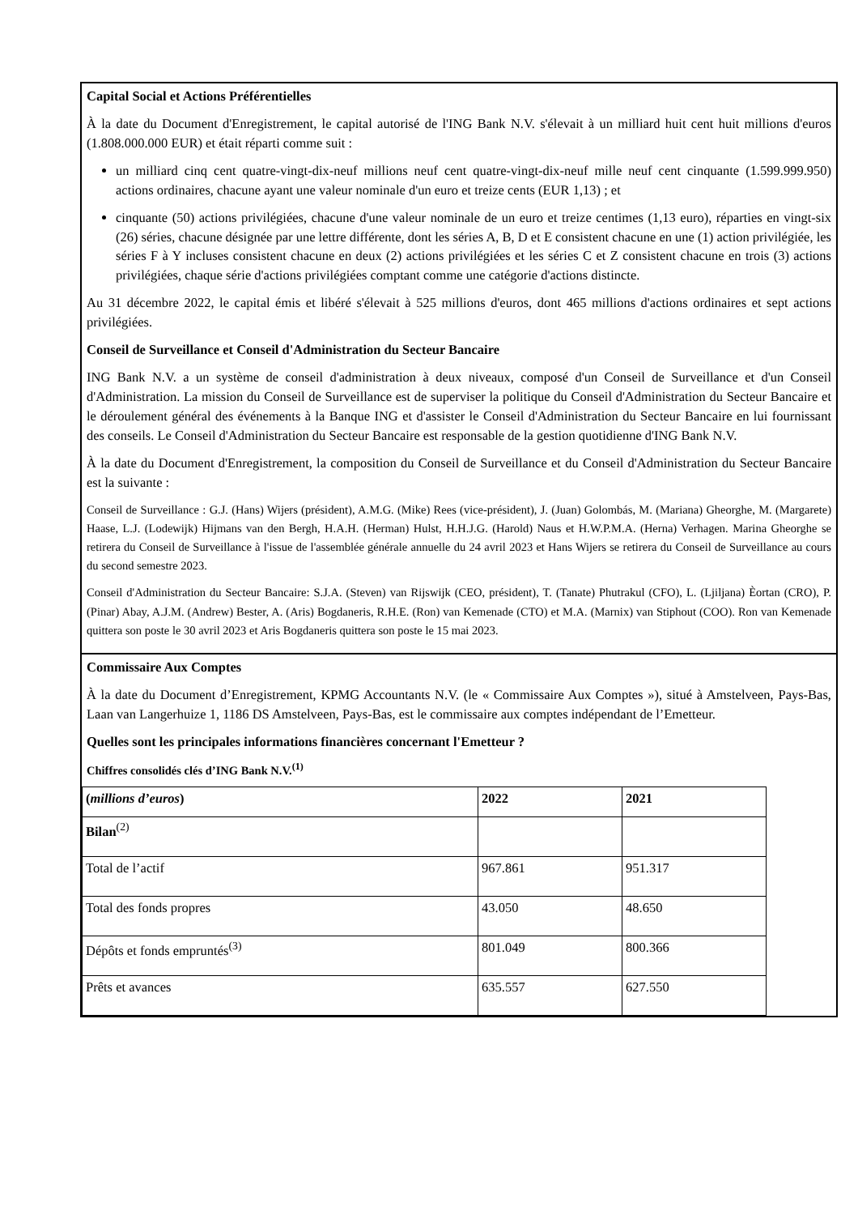Capital Social et Actions Préférentielles
À la date du Document d'Enregistrement, le capital autorisé de l'ING Bank N.V. s'élevait à un milliard huit cent huit millions d'euros (1.808.000.000 EUR) et était réparti comme suit :
un milliard cinq cent quatre-vingt-dix-neuf millions neuf cent quatre-vingt-dix-neuf mille neuf cent cinquante (1.599.999.950) actions ordinaires, chacune ayant une valeur nominale d'un euro et treize cents (EUR 1,13) ; et
cinquante (50) actions privilégiées, chacune d'une valeur nominale de un euro et treize centimes (1,13 euro), réparties en vingt-six (26) séries, chacune désignée par une lettre différente, dont les séries A, B, D et E consistent chacune en une (1) action privilégiée, les séries F à Y incluses consistent chacune en deux (2) actions privilégiées et les séries C et Z consistent chacune en trois (3) actions privilégiées, chaque série d'actions privilégiées comptant comme une catégorie d'actions distincte.
Au 31 décembre 2022, le capital émis et libéré s'élevait à 525 millions d'euros, dont 465 millions d'actions ordinaires et sept actions privilégiées.
Conseil de Surveillance et Conseil d'Administration du Secteur Bancaire
ING Bank N.V. a un système de conseil d'administration à deux niveaux, composé d'un Conseil de Surveillance et d'un Conseil d'Administration. La mission du Conseil de Surveillance est de superviser la politique du Conseil d'Administration du Secteur Bancaire et le déroulement général des événements à la Banque ING et d'assister le Conseil d'Administration du Secteur Bancaire en lui fournissant des conseils. Le Conseil d'Administration du Secteur Bancaire est responsable de la gestion quotidienne d'ING Bank N.V.
À la date du Document d'Enregistrement, la composition du Conseil de Surveillance et du Conseil d'Administration du Secteur Bancaire est la suivante :
Conseil de Surveillance : G.J. (Hans) Wijers (président), A.M.G. (Mike) Rees (vice-président), J. (Juan) Golombás, M. (Mariana) Gheorghe, M. (Margarete) Haase, L.J. (Lodewijk) Hijmans van den Bergh, H.A.H. (Herman) Hulst, H.H.J.G. (Harold) Naus et H.W.P.M.A. (Herna) Verhagen. Marina Gheorghe se retirera du Conseil de Surveillance à l'issue de l'assemblée générale annuelle du 24 avril 2023 et Hans Wijers se retirera du Conseil de Surveillance au cours du second semestre 2023.
Conseil d'Administration du Secteur Bancaire: S.J.A. (Steven) van Rijswijk (CEO, président), T. (Tanate) Phutrakul (CFO), L. (Ljiljana) Èortan (CRO), P. (Pinar) Abay, A.J.M. (Andrew) Bester, A. (Aris) Bogdaneris, R.H.E. (Ron) van Kemenade (CTO) et M.A. (Marnix) van Stiphout (COO). Ron van Kemenade quittera son poste le 30 avril 2023 et Aris Bogdaneris quittera son poste le 15 mai 2023.
Commissaire Aux Comptes
À la date du Document d’Enregistrement, KPMG Accountants N.V. (le « Commissaire Aux Comptes »), situé à Amstelveen, Pays-Bas, Laan van Langerhuize 1, 1186 DS Amstelveen, Pays-Bas, est le commissaire aux comptes indépendant de l’Emetteur.
Quelles sont les principales informations financières concernant l'Emetteur ?
Chiffres consolidés clés d’ING Bank N.V.<sup>(1)</sup>
| ( millions d’euros ) | 2022 | 2021 |
| --- | --- | --- |
| Bilan<sup>(2)</sup> | | |
| Total de l’actif | 967.861 | 951.317 |
| Total des fonds propres | 43.050 | 48.650 |
| Dépôts et fonds empruntés<sup>(3)</sup> | 801.049 | 800.366 |
| Prêts et avances | 635.557 | 627.550 |